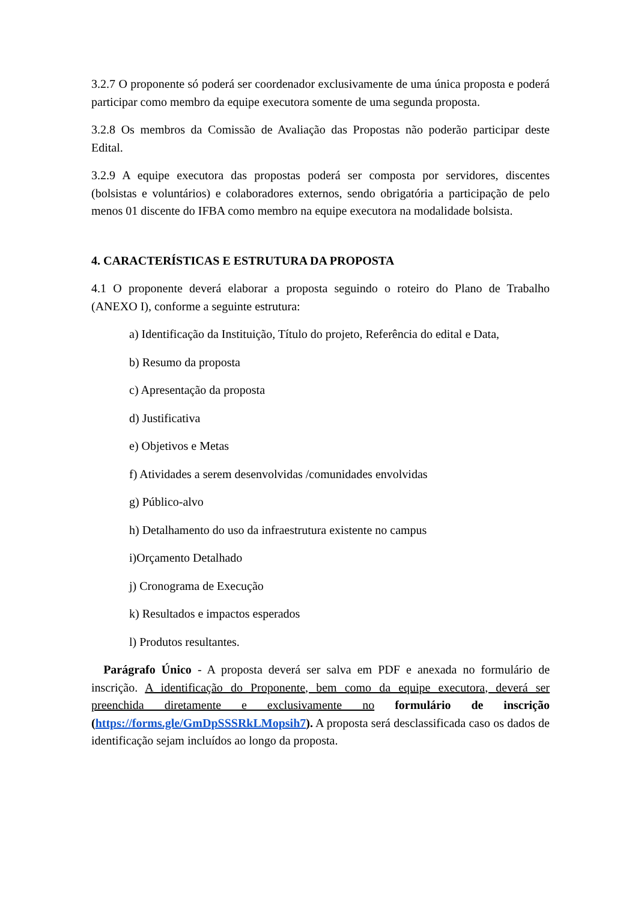3.2.7 O proponente só poderá ser coordenador exclusivamente de uma única proposta e poderá participar como membro da equipe executora somente de uma segunda proposta.
3.2.8 Os membros da Comissão de Avaliação das Propostas não poderão participar deste Edital.
3.2.9 A equipe executora das propostas poderá ser composta por servidores, discentes (bolsistas e voluntários) e colaboradores externos, sendo obrigatória a participação de pelo menos 01 discente do IFBA como membro na equipe executora na modalidade bolsista.
4. CARACTERÍSTICAS E ESTRUTURA DA PROPOSTA
4.1 O proponente deverá elaborar a proposta seguindo o roteiro do Plano de Trabalho (ANEXO I), conforme a seguinte estrutura:
a) Identificação da Instituição, Título do projeto, Referência do edital e Data,
b) Resumo da proposta
c) Apresentação da proposta
d) Justificativa
e) Objetivos e Metas
f) Atividades a serem desenvolvidas /comunidades envolvidas
g) Público-alvo
h) Detalhamento do uso da infraestrutura existente no campus
i)Orçamento Detalhado
j) Cronograma de Execução
k) Resultados e impactos esperados
l) Produtos resultantes.
Parágrafo Único - A proposta deverá ser salva em PDF e anexada no formulário de inscrição. A identificação do Proponente, bem como da equipe executora, deverá ser preenchida diretamente e exclusivamente no formulário de inscrição (https://forms.gle/GmDpSSSRkLMopsih7). A proposta será desclassificada caso os dados de identificação sejam incluídos ao longo da proposta.